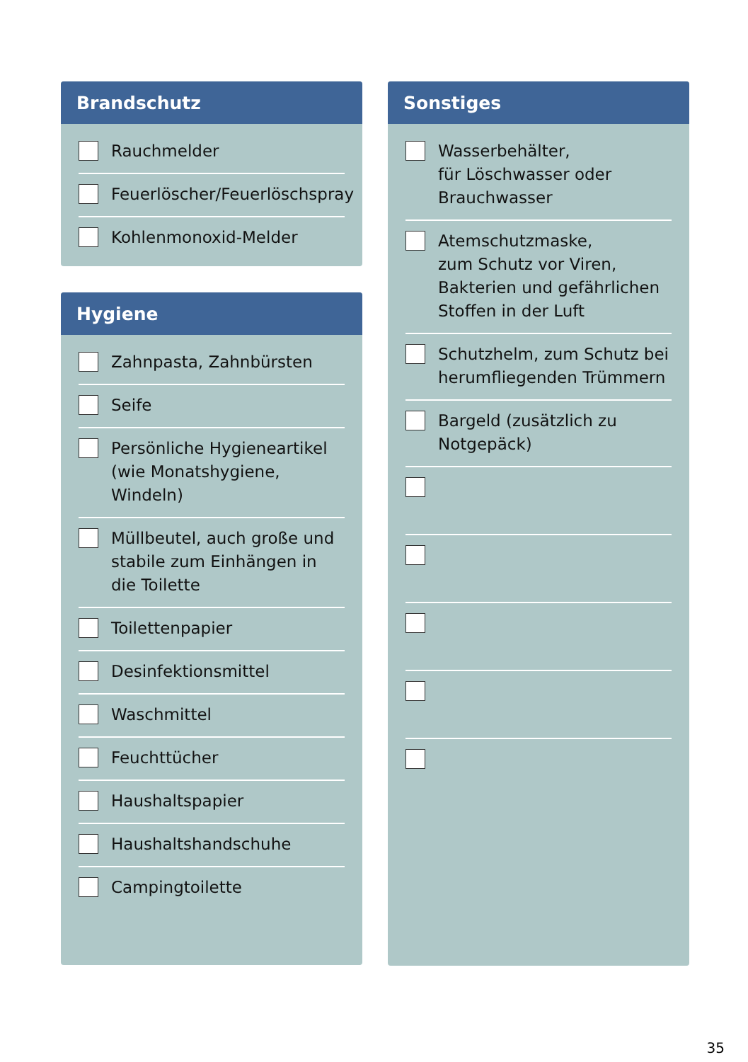Brandschutz
Rauchmelder
Feuerlöscher/Feuerlöschspray
Kohlenmonoxid-Melder
Hygiene
Zahnpasta, Zahnbürsten
Seife
Persönliche Hygieneartikel (wie Monatshygiene, Windeln)
Müllbeutel, auch große und stabile zum Einhängen in die Toilette
Toilettenpapier
Desinfektionsmittel
Waschmittel
Feuchttücher
Haushaltspapier
Haushaltshandschuhe
Campingtoilette
Sonstiges
Wasserbehälter,
für Löschwasser oder Brauchwasser
Atemschutzmaske,
zum Schutz vor Viren, Bakterien und gefährlichen Stoffen in der Luft
Schutzhelm, zum Schutz bei herumfliegenden Trümmern
Bargeld (zusätzlich zu Notgepäck)
35